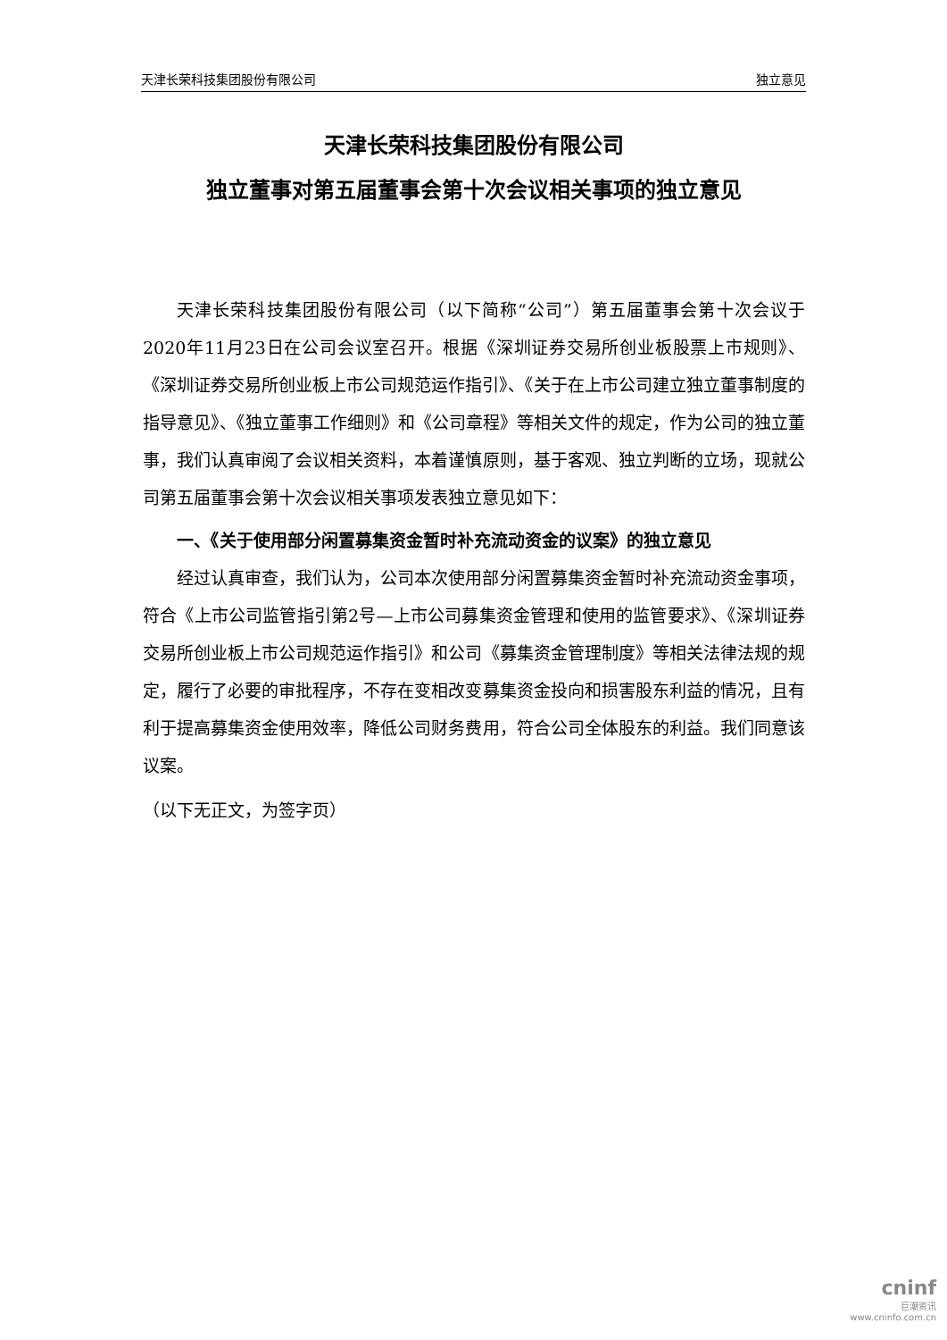天津长荣科技集团股份有限公司 独立意见
天津长荣科技集团股份有限公司
独立董事对第五届董事会第十次会议相关事项的独立意见
天津长荣科技集团股份有限公司（以下简称“公司”）第五届董事会第十次会议于2020年11月23日在公司会议室召开。根据《深圳证券交易所创业板股票上市规则》、《深圳证券交易所创业板上市公司规范运作指引》、《关于在上市公司建立独立董事制度的指导意见》、《独立董事工作细则》和《公司章程》等相关文件的规定，作为公司的独立董事，我们认真审阅了会议相关资料，本着谨慎原则，基于客观、独立判断的立场，现就公司第五届董事会第十次会议相关事项发表独立意见如下：
一、《关于使用部分闲置募集资金暂时补充流动资金的议案》的独立意见
经过认真审查，我们认为，公司本次使用部分闲置募集资金暂时补充流动资金事项，符合《上市公司监管指引第2号—上市公司募集资金管理和使用的监管要求》、《深圳证券交易所创业板上市公司规范运作指引》和公司《募集资金管理制度》等相关法律法规的规定，履行了必要的审批程序，不存在变相改变募集资金投向和损害股东利益的情况，且有利于提高募集资金使用效率，降低公司财务费用，符合公司全体股东的利益。我们同意该议案。
（以下无正文，为签字页）
cninf
巨潮资讯
www.cninfo.com.cn